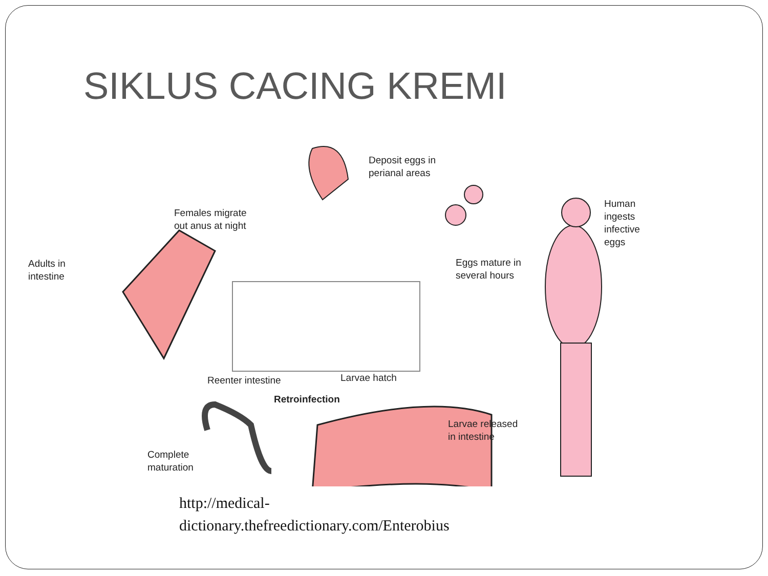SIKLUS CACING KREMI
Deposit eggs in
perianal areas
Females migrate
out anus at night
Human ingests
infective eggs
Adults in
intestine
Eggs mature in
several hours
Reenter intestine Larvae hatch
Retroinfection
Larvae released
in intestine
Complete
maturation
http://medical-
dictionary.thefreedictionary.com/Enterobius